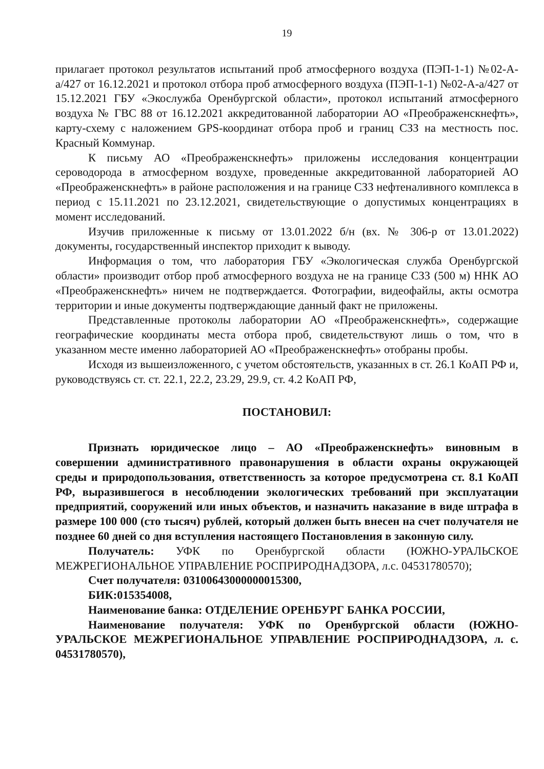19
прилагает протокол результатов испытаний проб атмосферного воздуха (ПЭП-1-1) №02-А-а/427 от 16.12.2021 и протокол отбора проб атмосферного воздуха (ПЭП-1-1) №02-А-а/427 от 15.12.2021 ГБУ «Экослужба Оренбургской области», протокол испытаний атмосферного воздуха № ГВС 88 от 16.12.2021 аккредитованной лаборатории АО «Преображенскнефть», карту-схему с наложением GPS-координат отбора проб и границ СЗЗ на местность пос. Красный Коммунар.
К письму АО «Преображенскнефть» приложены исследования концентрации сероводорода в атмосферном воздухе, проведенные аккредитованной лабораторией АО «Преображенскнефть» в районе расположения и на границе СЗЗ нефтеналивного комплекса в период с 15.11.2021 по 23.12.2021, свидетельствующие о допустимых концентрациях в момент исследований.
Изучив приложенные к письму от 13.01.2022 б/н (вх. № 306-р от 13.01.2022) документы, государственный инспектор приходит к выводу.
Информация о том, что лаборатория ГБУ «Экологическая служба Оренбургской области» производит отбор проб атмосферного воздуха не на границе СЗЗ (500 м) ННК АО «Преображенскнефть» ничем не подтверждается. Фотографии, видеофайлы, акты осмотра территории и иные документы подтверждающие данный факт не приложены.
Представленные протоколы лаборатории АО «Преображенскнефть», содержащие географические координаты места отбора проб, свидетельствуют лишь о том, что в указанном месте именно лабораторией АО «Преображенскнефть» отобраны пробы.
Исходя из вышеизложенного, с учетом обстоятельств, указанных в ст. 26.1 КоАП РФ и, руководствуясь ст. ст. 22.1, 22.2, 23.29, 29.9, ст. 4.2 КоАП РФ,
ПОСТАНОВИЛ:
Признать юридическое лицо – АО «Преображенскнефть» виновным в совершении административного правонарушения в области охраны окружающей среды и природопользования, ответственность за которое предусмотрена ст. 8.1 КоАП РФ, выразившегося в несоблюдении экологических требований при эксплуатации предприятий, сооружений или иных объектов, и назначить наказание в виде штрафа в размере 100 000 (сто тысяч) рублей, который должен быть внесен на счет получателя не позднее 60 дней со дня вступления настоящего Постановления в законную силу.
Получатель: УФК по Оренбургской области (ЮЖНО-УРАЛЬСКОЕ МЕЖРЕГИОНАЛЬНОЕ УПРАВЛЕНИЕ РОСПРИРОДНАДЗОРА, л.с. 04531780570);
Счет получателя: 03100643000000015300,
БИК:015354008,
Наименование банка: ОТДЕЛЕНИЕ ОРЕНБУРГ БАНКА РОССИИ,
Наименование получателя: УФК по Оренбургской области (ЮЖНО-УРАЛЬСКОЕ МЕЖРЕГИОНАЛЬНОЕ УПРАВЛЕНИЕ РОСПРИРОДНАДЗОРА, л. с. 04531780570),